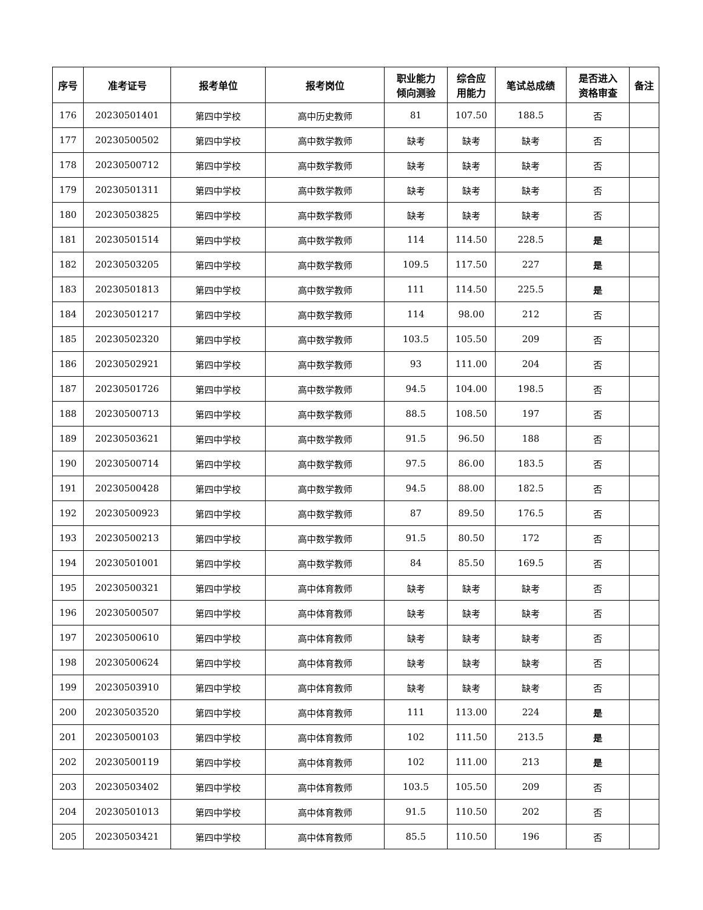| 序号 | 准考证号 | 报考单位 | 报考岗位 | 职业能力 倾向测验 | 综合应 用能力 | 笔试总成绩 | 是否进入 资格审查 | 备注 |
| --- | --- | --- | --- | --- | --- | --- | --- | --- |
| 176 | 20230501401 | 第四中学校 | 高中历史教师 | 81 | 107.50 | 188.5 | 否 | |
| 177 | 20230500502 | 第四中学校 | 高中数学教师 | 缺考 | 缺考 | 缺考 | 否 | |
| 178 | 20230500712 | 第四中学校 | 高中数学教师 | 缺考 | 缺考 | 缺考 | 否 | |
| 179 | 20230501311 | 第四中学校 | 高中数学教师 | 缺考 | 缺考 | 缺考 | 否 | |
| 180 | 20230503825 | 第四中学校 | 高中数学教师 | 缺考 | 缺考 | 缺考 | 否 | |
| 181 | 20230501514 | 第四中学校 | 高中数学教师 | 114 | 114.50 | 228.5 | 是 | |
| 182 | 20230503205 | 第四中学校 | 高中数学教师 | 109.5 | 117.50 | 227 | 是 | |
| 183 | 20230501813 | 第四中学校 | 高中数学教师 | 111 | 114.50 | 225.5 | 是 | |
| 184 | 20230501217 | 第四中学校 | 高中数学教师 | 114 | 98.00 | 212 | 否 | |
| 185 | 20230502320 | 第四中学校 | 高中数学教师 | 103.5 | 105.50 | 209 | 否 | |
| 186 | 20230502921 | 第四中学校 | 高中数学教师 | 93 | 111.00 | 204 | 否 | |
| 187 | 20230501726 | 第四中学校 | 高中数学教师 | 94.5 | 104.00 | 198.5 | 否 | |
| 188 | 20230500713 | 第四中学校 | 高中数学教师 | 88.5 | 108.50 | 197 | 否 | |
| 189 | 20230503621 | 第四中学校 | 高中数学教师 | 91.5 | 96.50 | 188 | 否 | |
| 190 | 20230500714 | 第四中学校 | 高中数学教师 | 97.5 | 86.00 | 183.5 | 否 | |
| 191 | 20230500428 | 第四中学校 | 高中数学教师 | 94.5 | 88.00 | 182.5 | 否 | |
| 192 | 20230500923 | 第四中学校 | 高中数学教师 | 87 | 89.50 | 176.5 | 否 | |
| 193 | 20230500213 | 第四中学校 | 高中数学教师 | 91.5 | 80.50 | 172 | 否 | |
| 194 | 20230501001 | 第四中学校 | 高中数学教师 | 84 | 85.50 | 169.5 | 否 | |
| 195 | 20230500321 | 第四中学校 | 高中体育教师 | 缺考 | 缺考 | 缺考 | 否 | |
| 196 | 20230500507 | 第四中学校 | 高中体育教师 | 缺考 | 缺考 | 缺考 | 否 | |
| 197 | 20230500610 | 第四中学校 | 高中体育教师 | 缺考 | 缺考 | 缺考 | 否 | |
| 198 | 20230500624 | 第四中学校 | 高中体育教师 | 缺考 | 缺考 | 缺考 | 否 | |
| 199 | 20230503910 | 第四中学校 | 高中体育教师 | 缺考 | 缺考 | 缺考 | 否 | |
| 200 | 20230503520 | 第四中学校 | 高中体育教师 | 111 | 113.00 | 224 | 是 | |
| 201 | 20230500103 | 第四中学校 | 高中体育教师 | 102 | 111.50 | 213.5 | 是 | |
| 202 | 20230500119 | 第四中学校 | 高中体育教师 | 102 | 111.00 | 213 | 是 | |
| 203 | 20230503402 | 第四中学校 | 高中体育教师 | 103.5 | 105.50 | 209 | 否 | |
| 204 | 20230501013 | 第四中学校 | 高中体育教师 | 91.5 | 110.50 | 202 | 否 | |
| 205 | 20230503421 | 第四中学校 | 高中体育教师 | 85.5 | 110.50 | 196 | 否 | |